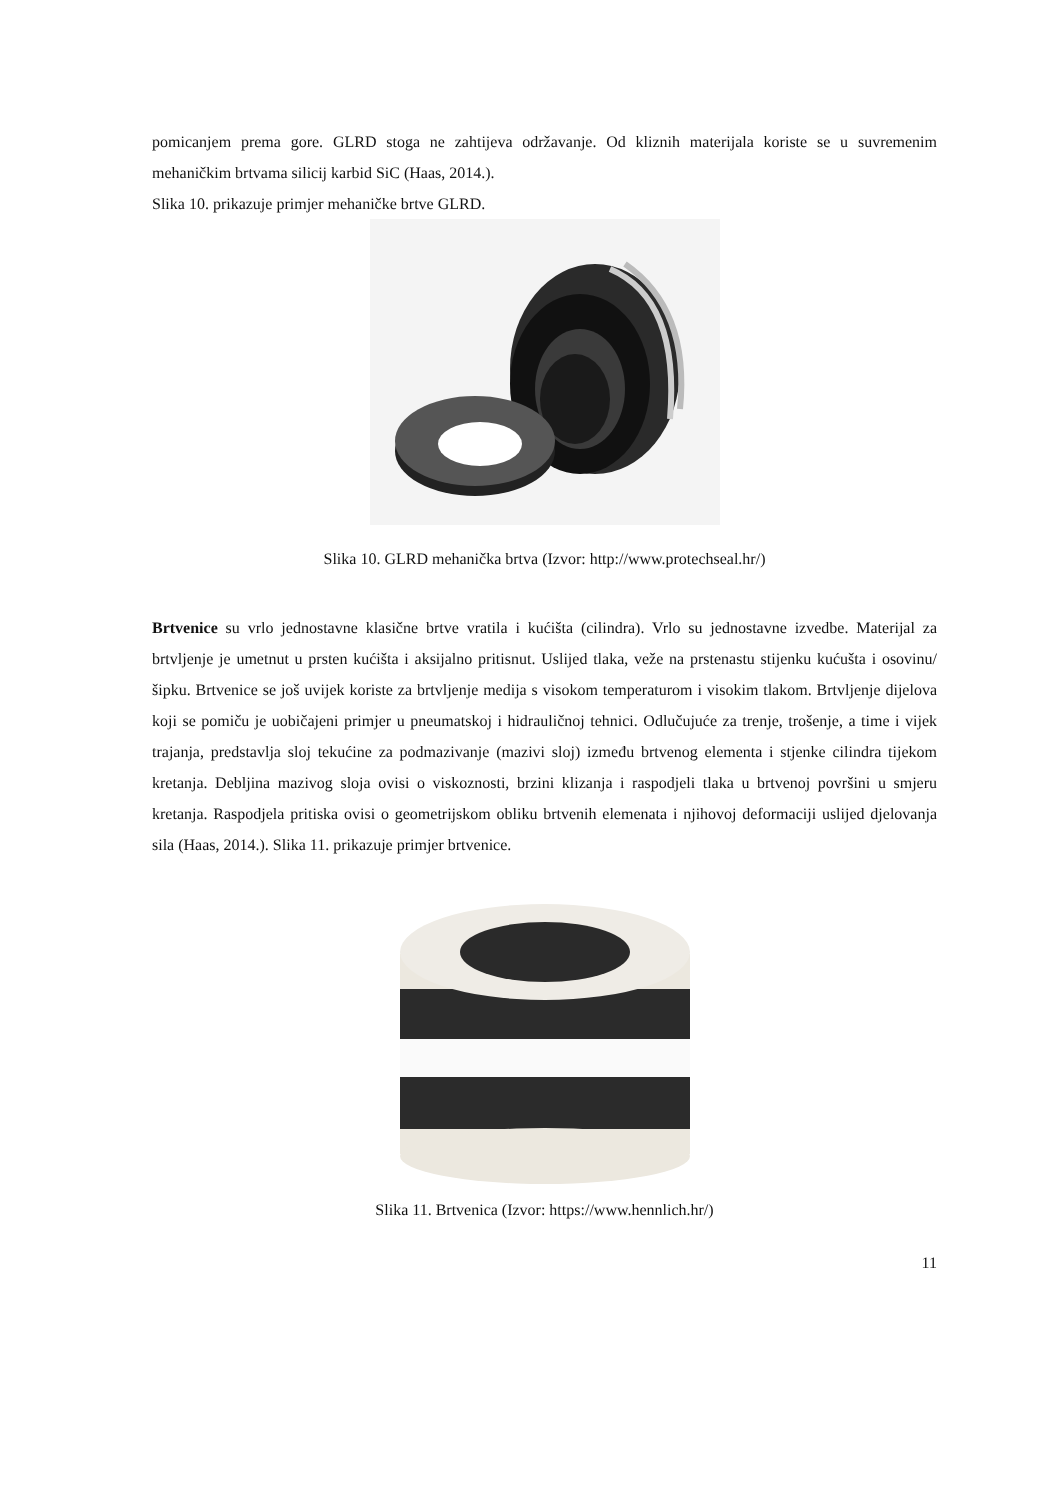pomicanjem prema gore. GLRD stoga ne zahtijeva održavanje. Od kliznih materijala koriste se u suvremenim mehaničkim brtvama silicij karbid SiC (Haas, 2014.).
Slika 10. prikazuje primjer mehaničke brtve GLRD.
Slika 10. GLRD mehanička brtva (Izvor: http://www.protechseal.hr/)
Brtvenice su vrlo jednostavne klasične brtve vratila i kućišta (cilindra). Vrlo su jednostavne izvedbe. Materijal za brtvljenje je umetnut u prsten kućišta i aksijalno pritisnut. Uslijed tlaka, veže na prstenastu stijenku kućušta i osovinu/šipku. Brtvenice se još uvijek koriste za brtvljenje medija s visokom temperaturom i visokim tlakom. Brtvljenje dijelova koji se pomiču je uobičajeni primjer u pneumatskoj i hidrauličnoj tehnici. Odlučujuće za trenje, trošenje, a time i vijek trajanja, predstavlja sloj tekućine za podmazivanje (mazivi sloj) između brtvenog elementa i stjenke cilindra tijekom kretanja. Debljina mazivog sloja ovisi o viskoznosti, brzini klizanja i raspodjeli tlaka u brtvenoj površini u smjeru kretanja. Raspodjela pritiska ovisi o geometrijskom obliku brtvenih elemenata i njihovoj deformaciji uslijed djelovanja sila (Haas, 2014.). Slika 11. prikazuje primjer brtvenice.
Slika 11. Brtvenica (Izvor: https://www.hennlich.hr/)
11